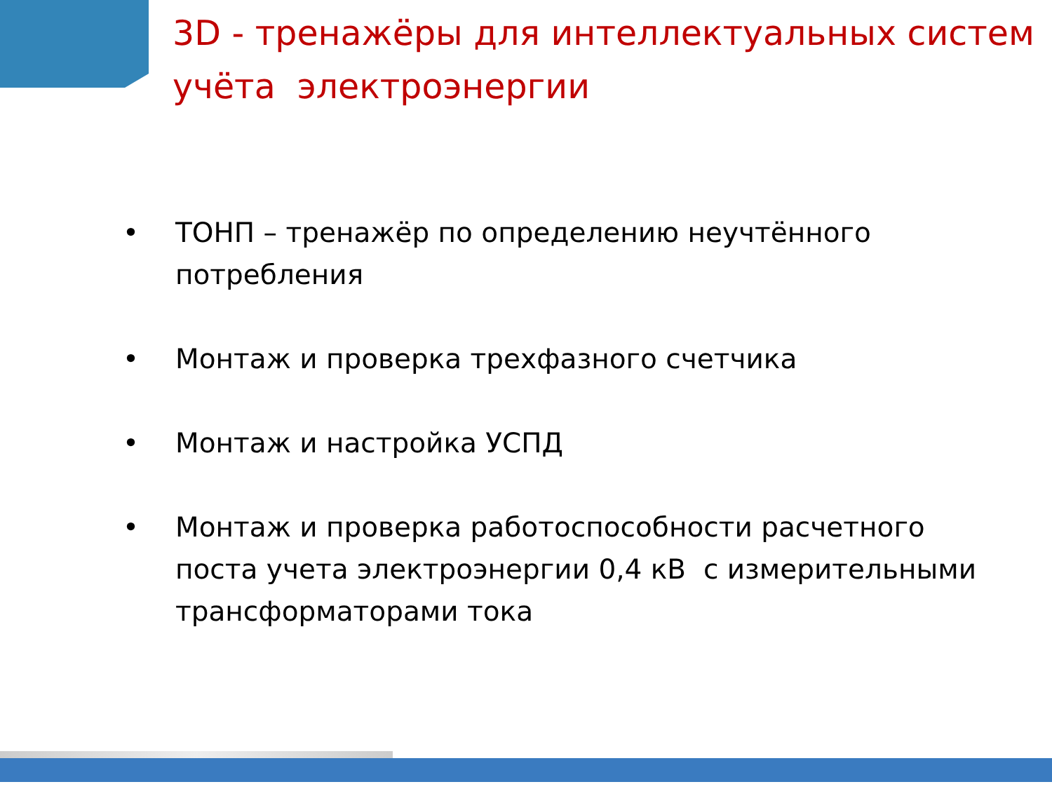3D - тренажёры для интеллектуальных систем учёта электроэнергии
• ТОНП – тренажёр по определению неучтённого потребления
• Монтаж и проверка трехфазного счетчика
• Монтаж и настройка УСПД
• Монтаж и проверка работоспособности расчетного поста учета электроэнергии 0,4 кВ с измерительными трансформаторами тока